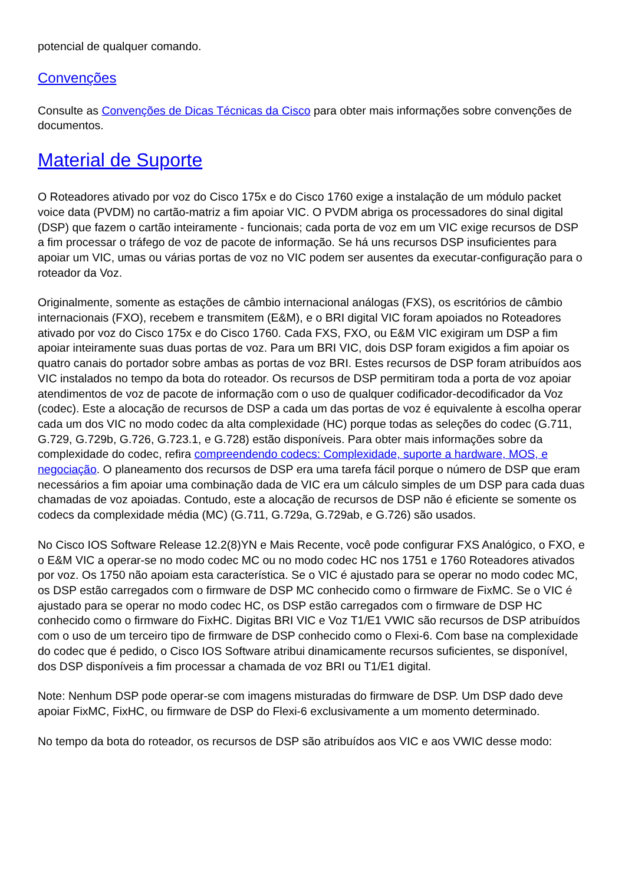potencial de qualquer comando.
Convenções
Consulte as Convenções de Dicas Técnicas da Cisco para obter mais informações sobre convenções de documentos.
Material de Suporte
O Roteadores ativado por voz do Cisco 175x e do Cisco 1760 exige a instalação de um módulo packet voice data (PVDM) no cartão-matriz a fim apoiar VIC. O PVDM abriga os processadores do sinal digital (DSP) que fazem o cartão inteiramente - funcionais; cada porta de voz em um VIC exige recursos de DSP a fim processar o tráfego de voz de pacote de informação. Se há uns recursos DSP insuficientes para apoiar um VIC, umas ou várias portas de voz no VIC podem ser ausentes da executar-configuração para o roteador da Voz.
Originalmente, somente as estações de câmbio internacional análogas (FXS), os escritórios de câmbio internacionais (FXO), recebem e transmitem (E&M), e o BRI digital VIC foram apoiados no Roteadores ativado por voz do Cisco 175x e do Cisco 1760. Cada FXS, FXO, ou E&M VIC exigiram um DSP a fim apoiar inteiramente suas duas portas de voz. Para um BRI VIC, dois DSP foram exigidos a fim apoiar os quatro canais do portador sobre ambas as portas de voz BRI. Estes recursos de DSP foram atribuídos aos VIC instalados no tempo da bota do roteador. Os recursos de DSP permitiram toda a porta de voz apoiar atendimentos de voz de pacote de informação com o uso de qualquer codificador-decodificador da Voz (codec). Este a alocação de recursos de DSP a cada um das portas de voz é equivalente à escolha operar cada um dos VIC no modo codec da alta complexidade (HC) porque todas as seleções do codec (G.711, G.729, G.729b, G.726, G.723.1, e G.728) estão disponíveis. Para obter mais informações sobre da complexidade do codec, refira compreendendo codecs: Complexidade, suporte a hardware, MOS, e negociação. O planeamento dos recursos de DSP era uma tarefa fácil porque o número de DSP que eram necessários a fim apoiar uma combinação dada de VIC era um cálculo simples de um DSP para cada duas chamadas de voz apoiadas. Contudo, este a alocação de recursos de DSP não é eficiente se somente os codecs da complexidade média (MC) (G.711, G.729a, G.729ab, e G.726) são usados.
No Cisco IOS Software Release 12.2(8)YN e Mais Recente, você pode configurar FXS Analógico, o FXO, e o E&M VIC a operar-se no modo codec MC ou no modo codec HC nos 1751 e 1760 Roteadores ativados por voz. Os 1750 não apoiam esta característica. Se o VIC é ajustado para se operar no modo codec MC, os DSP estão carregados com o firmware de DSP MC conhecido como o firmware de FixMC. Se o VIC é ajustado para se operar no modo codec HC, os DSP estão carregados com o firmware de DSP HC conhecido como o firmware do FixHC. Digitas BRI VIC e Voz T1/E1 VWIC são recursos de DSP atribuídos com o uso de um terceiro tipo de firmware de DSP conhecido como o Flexi-6. Com base na complexidade do codec que é pedido, o Cisco IOS Software atribui dinamicamente recursos suficientes, se disponível, dos DSP disponíveis a fim processar a chamada de voz BRI ou T1/E1 digital.
Note: Nenhum DSP pode operar-se com imagens misturadas do firmware de DSP. Um DSP dado deve apoiar FixMC, FixHC, ou firmware de DSP do Flexi-6 exclusivamente a um momento determinado.
No tempo da bota do roteador, os recursos de DSP são atribuídos aos VIC e aos VWIC desse modo: